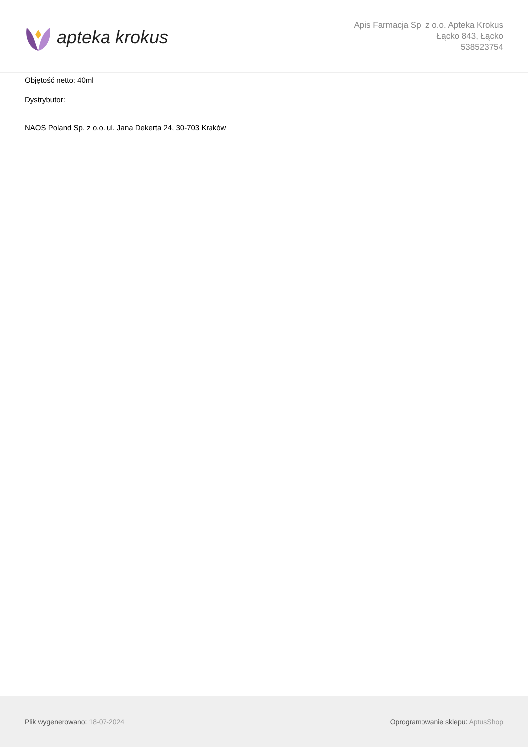apteka krokus
Apis Farmacja Sp. z o.o. Apteka Krokus
Łącko 843, Łącko
538523754
Objętość netto: 40ml
Dystrybutor:
NAOS Poland Sp. z o.o. ul. Jana Dekerta 24, 30-703 Kraków
Plik wygenerowano: 18-07-2024
Oprogramowanie sklepu: AptusShop